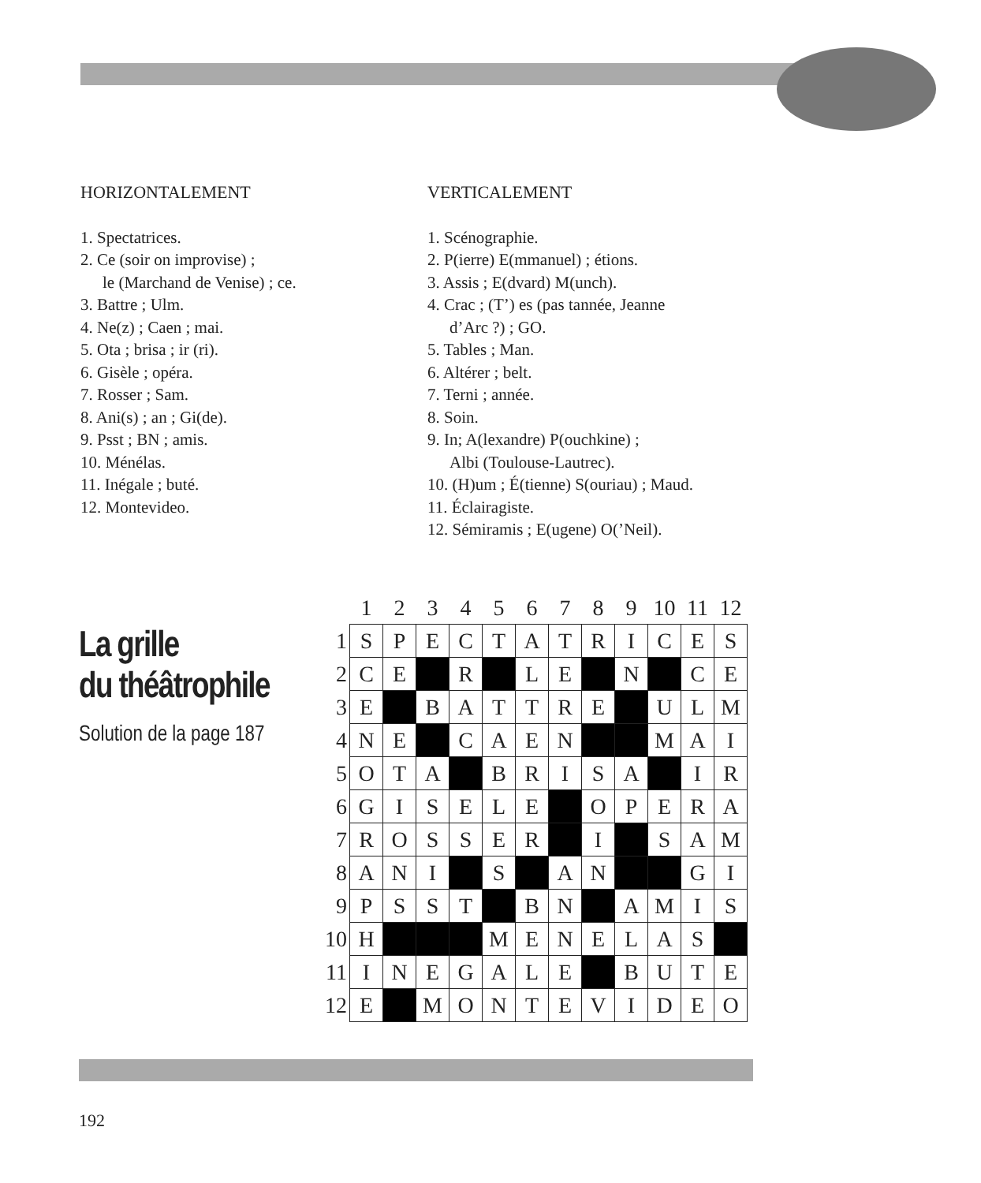HORIZONTALEMENT
1. Spectatrices.
2. Ce (soir on improvise) ;
le (Marchand de Venise) ; ce.
3. Battre ; Ulm.
4. Ne(z) ; Caen ; mai.
5. Ota ; brisa ; ir (ri).
6. Gisèle ; opéra.
7. Rosser ; Sam.
8. Ani(s) ; an ; Gi(de).
9. Psst ; BN ; amis.
10. Ménélas.
11. Inégale ; buté.
12. Montevideo.
VERTICALEMENT
1. Scénographie.
2. P(ierre) E(mmanuel) ; étions.
3. Assis ; E(dvard) M(unch).
4. Crac ; (T’) es (pas tannée, Jeanne
d’Arc ?) ; GO.
5. Tables ; Man.
6. Altérer ; belt.
7. Terni ; année.
8. Soin.
9. In; A(lexandre) P(ouchkine) ;
Albi (Toulouse-Lautrec).
10. (H)um ; É(tienne) S(ouriau) ; Maud.
11. Éclairagiste.
12. Sémiramis ; E(ugene) O(’Neil).
La grille
du théâtrophile
Solution de la page 187
| | 1 | 2 | 3 | 4 | 5 | 6 | 7 | 8 | 9 | 10 | 11 | 12 |
| --- | --- | --- | --- | --- | --- | --- | --- | --- | --- | --- | --- | --- |
| 1 | S | P | E | C | T | A | T | R | I | C | E | S |
| 2 | C | E | | R | | L | E | | N | | C | E |
| 3 | E | | B | A | T | T | R | E | | U | L | M |
| 4 | N | E | | C | A | E | N | | | M | A | I |
| 5 | O | T | A | | B | R | I | S | A | | I | R |
| 6 | G | I | S | E | L | E | | O | P | E | R | A |
| 7 | R | O | S | S | E | R | | I | | S | A | M |
| 8 | A | N | I | | S | | A | N | | | G | I |
| 9 | P | S | S | T | | B | N | | A | M | I | S |
| 10 | H | | | | M | E | N | E | L | A | S | |
| 11 | I | N | E | G | A | L | E | | B | U | T | E |
| 12 | E | | M | O | N | T | E | V | I | D | E | O |
192